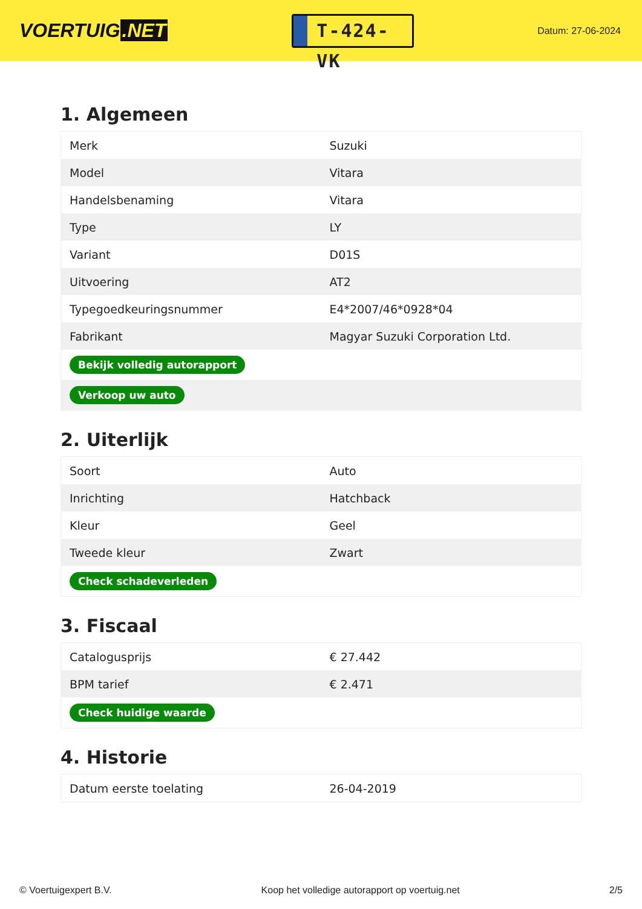VOERTUIG.NET
T-424-VK
Datum: 27-06-2024
1. Algemeen
| Merk | Suzuki |
| Model | Vitara |
| Handelsbenaming | Vitara |
| Type | LY |
| Variant | D01S |
| Uitvoering | AT2 |
| Typegoedkeuringsnummer | E4*2007/46*0928*04 |
| Fabrikant | Magyar Suzuki Corporation Ltd. |
| Bekijk volledig autorapport | |
| Verkoop uw auto | |
2. Uiterlijk
| Soort | Auto |
| Inrichting | Hatchback |
| Kleur | Geel |
| Tweede kleur | Zwart |
| Check schadeverleden | |
3. Fiscaal
| Catalogusprijs | € 27.442 |
| BPM tarief | € 2.471 |
| Check huidige waarde | |
4. Historie
| Datum eerste toelating | 26-04-2019 |
© Voertuigexpert B.V. Koop het volledige autorapport op voertuig.net 2/5